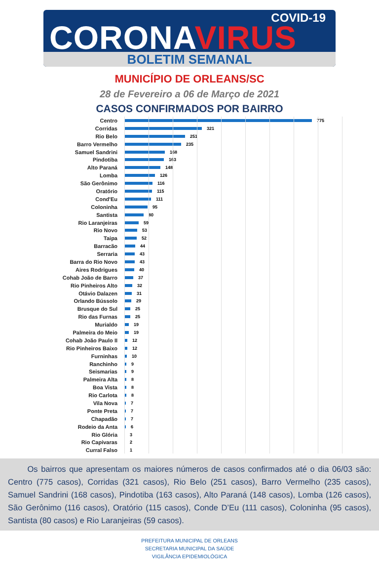COVID-19
CORONAVIRUS
BOLETIM SEMANAL
MUNICÍPIO DE ORLEANS/SC
28 de Fevereiro a 06 de Março de 2021
CASOS CONFIRMADOS POR BAIRRO
Centro 775
Corridas 321
Rio Belo 251
Barro Vermelho 235
Samuel Sandrini 168
Pindotiba 163
Alto Paraná 148
Lomba 126
São Gerônimo 116
Oratório 115
Cond'Eu 111
Coloninha 95
Santista 80
Rio Laranjeiras 59
Rio Novo 53
Taipa 52
Barracão 44
Serraria 43
Barra do Rio Novo 43
Aires Rodrigues 40
Cohab João de Barro 37
Rio Pinheiros Alto 32
Otávio Dalazen 31
Orlando Bússolo 29
Brusque do Sul 25
Rio das Furnas 25
Murialdo 19
Palmeira do Meio 19
Cohab João Paulo II 12
Rio Pinheiros Baixo 12
Furninhas 10
Ranchinho 9
Seismarias 9
Palmeira Alta 8
Boa Vista 8
Rio Carlota 8
Vila Nova 7
Ponte Preta 7
Chapadão 7
Rodeio da Anta 6
Rio Glória 3
Rio Capivaras 2
Curral Falso 1
Os bairros que apresentam os maiores números de casos confirmados até o dia 06/03 são: Centro (775 casos), Corridas (321 casos), Rio Belo (251 casos), Barro Vermelho (235 casos), Samuel Sandrini (168 casos), Pindotiba (163 casos), Alto Paraná (148 casos), Lomba (126 casos), São Gerônimo (116 casos), Oratório (115 casos), Conde D’Eu (111 casos), Coloninha (95 casos), Santista (80 casos) e Rio Laranjeiras (59 casos).
PREFEITURA MUNICIPAL DE ORLEANS
SECRETARIA MUNICIPAL DA SAÚDE
VIGILÂNCIA EPIDEMIOLÓGICA